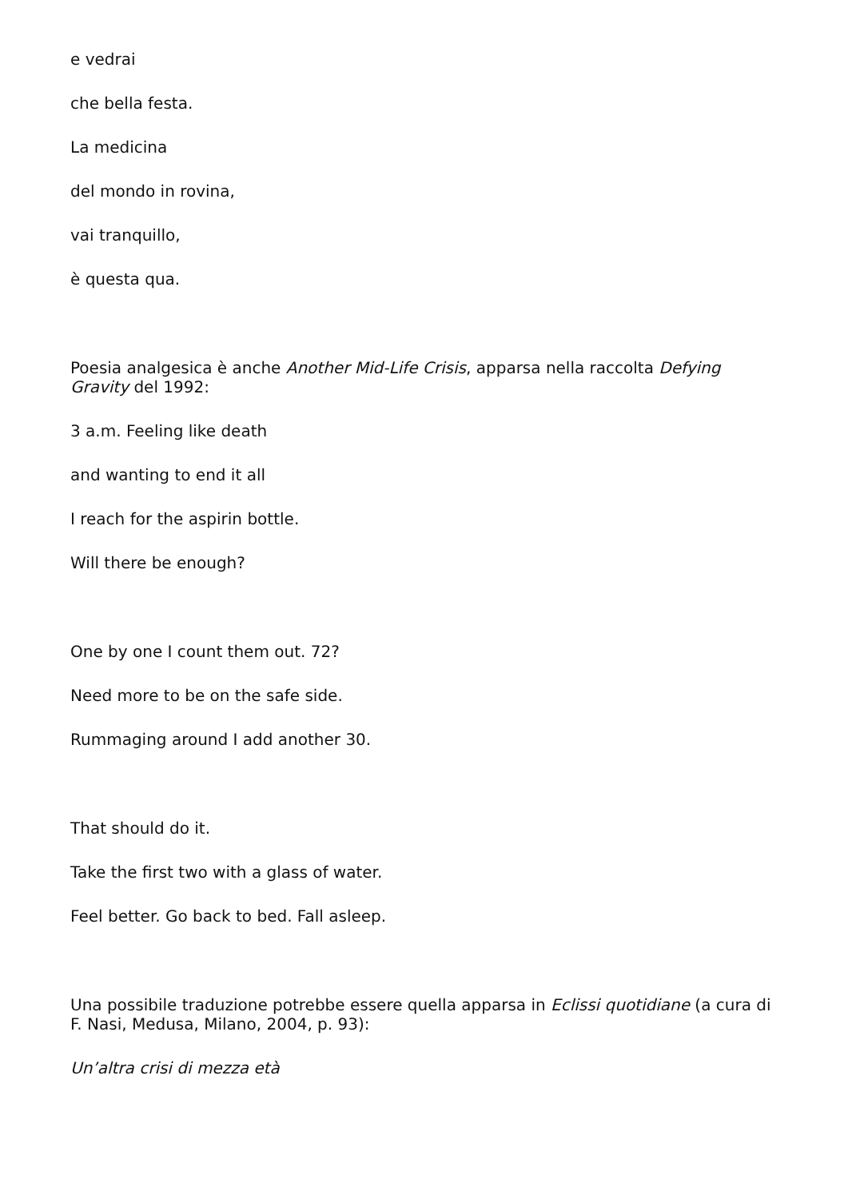e vedrai
che bella festa.
La medicina
del mondo in rovina,
vai tranquillo,
è questa qua.
Poesia analgesica è anche Another Mid-Life Crisis, apparsa nella raccolta Defying Gravity del 1992:
3 a.m. Feeling like death
and wanting to end it all
I reach for the aspirin bottle.
Will there be enough?
One by one I count them out. 72?
Need more to be on the safe side.
Rummaging around I add another 30.
That should do it.
Take the first two with a glass of water.
Feel better. Go back to bed. Fall asleep.
Una possibile traduzione potrebbe essere quella apparsa in Eclissi quotidiane (a cura di F. Nasi, Medusa, Milano, 2004, p. 93):
Un’altra crisi di mezza età